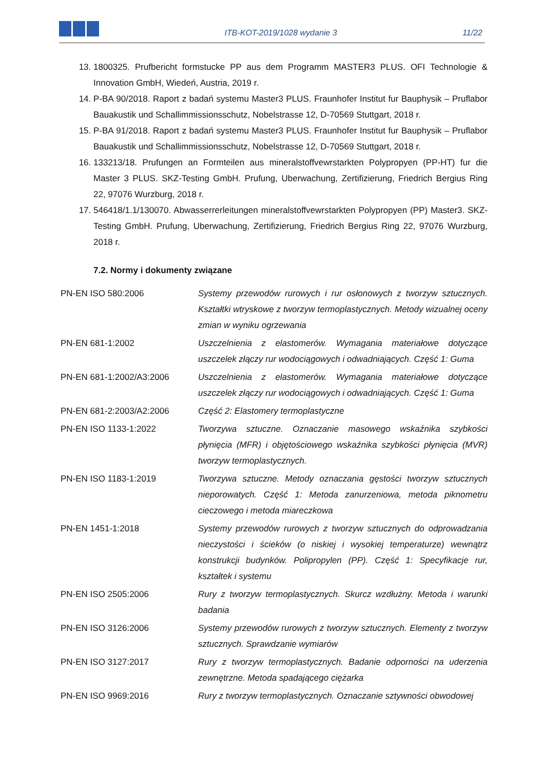ITB-KOT-2019/1028 wydanie 3
11/22
13. 1800325. Prufbericht formstucke PP aus dem Programm MASTER3 PLUS. OFI Technologie & Innovation GmbH, Wiedeń, Austria, 2019 r.
14. P-BA 90/2018. Raport z badań systemu Master3 PLUS. Fraunhofer Institut fur Bauphysik – Pruflabor Bauakustik und Schallimmissionsschutz, Nobelstrasse 12, D-70569 Stuttgart, 2018 r.
15. P-BA 91/2018. Raport z badań systemu Master3 PLUS. Fraunhofer Institut fur Bauphysik – Pruflabor Bauakustik und Schallimmissionsschutz, Nobelstrasse 12, D-70569 Stuttgart, 2018 r.
16. 133213/18. Prufungen an Formteilen aus mineralstoffvewrstarkten Polypropyen (PP-HT) fur die Master 3 PLUS. SKZ-Testing GmbH. Prufung, Uberwachung, Zertifizierung, Friedrich Bergius Ring 22, 97076 Wurzburg, 2018 r.
17. 546418/1.1/130070. Abwasserrerleitungen mineralstoffvewrstarkten Polypropyen (PP) Master3. SKZ-Testing GmbH. Prufung, Uberwachung, Zertifizierung, Friedrich Bergius Ring 22, 97076 Wurzburg, 2018 r.
7.2. Normy i dokumenty związane
| PN-EN ISO 580:2006 | Systemy przewodów rurowych i rur osłonowych z tworzyw sztucznych. Kształtki wtryskowe z tworzyw termoplastycznych. Metody wizualnej oceny zmian w wyniku ogrzewania |
| PN-EN 681-1:2002 | Uszczelnienia z elastomerów. Wymagania materiałowe dotyczące uszczelek złączy rur wodociągowych i odwadniających. Część 1: Guma |
| PN-EN 681-1:2002/A3:2006 | Uszczelnienia z elastomerów. Wymagania materiałowe dotyczące uszczelek złączy rur wodociągowych i odwadniających. Część 1: Guma |
| PN-EN 681-2:2003/A2:2006 | Część 2: Elastomery termoplastyczne |
| PN-EN ISO 1133-1:2022 | Tworzywa sztuczne. Oznaczanie masowego wskaźnika szybkości płynięcia (MFR) i objętościowego wskaźnika szybkości płynięcia (MVR) tworzyw termoplastycznych. |
| PN-EN ISO 1183-1:2019 | Tworzywa sztuczne. Metody oznaczania gęstości tworzyw sztucznych nieporowatych. Część 1: Metoda zanurzeniowa, metoda piknometru cieczowego i metoda miareczkowa |
| PN-EN 1451-1:2018 | Systemy przewodów rurowych z tworzyw sztucznych do odprowadzania nieczystości i ścieków (o niskiej i wysokiej temperaturze) wewnątrz konstrukcji budynków. Polipropylen (PP). Część 1: Specyfikacje rur, kształtek i systemu |
| PN-EN ISO 2505:2006 | Rury z tworzyw termoplastycznych. Skurcz wzdłużny. Metoda i warunki badania |
| PN-EN ISO 3126:2006 | Systemy przewodów rurowych z tworzyw sztucznych. Elementy z tworzyw sztucznych. Sprawdzanie wymiarów |
| PN-EN ISO 3127:2017 | Rury z tworzyw termoplastycznych. Badanie odporności na uderzenia zewnętrzne. Metoda spadającego ciężarka |
| PN-EN ISO 9969:2016 | Rury z tworzyw termoplastycznych. Oznaczanie sztywności obwodowej |